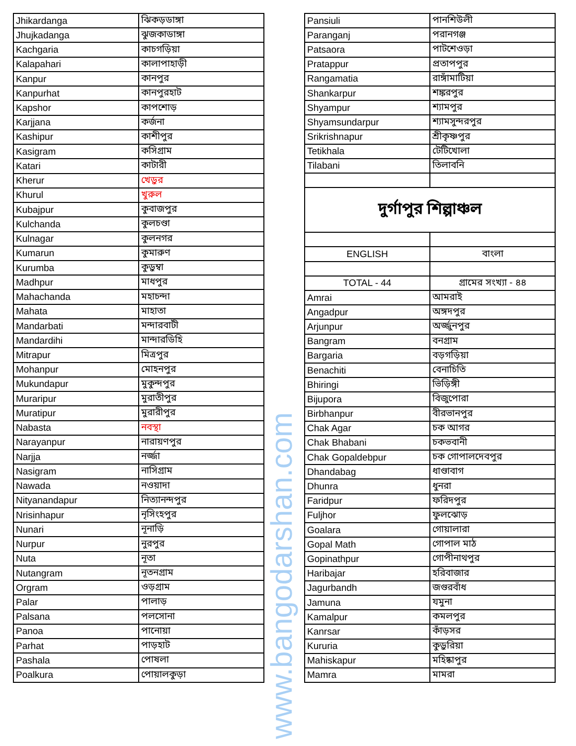| Jhikardanga | ঝিকড়ডাঙ্গা |
| Jhujkadanga | ঝুজকাডাঙ্গা |
| Kachgaria | কাচগড়িয়া |
| Kalapahari | কালাপাহাড়ী |
| Kanpur | কানপুর |
| Kanpurhat | কানপুরহাট |
| Kapshor | কাপশোড় |
| Karjjana | কর্জনা |
| Kashipur | কাশীপুর |
| Kasigram | কসিগ্রাম |
| Katari | কাটারী |
| Kherur | খেড়ুর |
| Khurul | খুরুল |
| Kubajpur | কুবাজপুর |
| Kulchanda | কুলচণ্ডা |
| Kulnagar | কুলনগর |
| Kumarun | কুমারুণ |
| Kurumba | কুড়ুম্বা |
| Madhpur | মাধপুর |
| Mahachanda | মহাচন্দা |
| Mahata | মাহাতা |
| Mandarbati | মন্দারবাটী |
| Mandardihi | মান্দারডিহি |
| Mitrapur | মিত্রপুর |
| Mohanpur | মোহনপুর |
| Mukundapur | মুকুন্দপুর |
| Muraripur | মুরাতীপুর |
| Muratipur | মুরারীপুর |
| Nabasta | নবস্থা |
| Narayanpur | নারায়ণপুর |
| Narjja | নর্জ্জা |
| Nasigram | নাসিগ্রাম |
| Nawada | নওয়াদা |
| Nityanandapur | নিত্যানন্দপুর |
| Nrisinhapur | নৃসিংহপুর |
| Nunari | নূনাড়ি |
| Nurpur | নুরপুর |
| Nuta | নূতা |
| Nutangram | নূতনগ্রাম |
| Orgram | ওড়গ্রাম |
| Palar | পালাড় |
| Palsana | পলসোনা |
| Panoa | পানোয়া |
| Parhat | পাড়হাট |
| Pashala | পোষলা |
| Poalkura | পোয়ালকুড়া |
www.bangodarshan.com
| Pansiuli | পানশিউলী |
| Paranganj | পরানগঞ্জ |
| Patsaora | পাটশেওড়া |
| Pratappur | প্রতাপপুর |
| Rangamatia | রাঙ্গাঁমাটিয়া |
| Shankarpur | শঙ্করপুর |
| Shyampur | শ্যামপুর |
| Shyamsundarpur | শ্যামসুন্দরপুর |
| Srikrishnapur | শ্রীকৃষ্ণপুর |
| Tetikhala | টেটিখোলা |
| Tilabani | তিলাবনি |
| দুর্গাপুর শিল্পাঞ্চল | |
| ENGLISH | বাংলা |
| TOTAL - 44 | গ্রামের সংখ্যা - ৪৪ |
| Amrai | আমরাই |
| Angadpur | অঙ্গদপুর |
| Arjunpur | অর্জ্জুনপুর |
| Bangram | বনগ্রাম |
| Bargaria | বড়গড়িয়া |
| Benachiti | বেনাচিতি |
| Bhiringi | ভিড়িঙ্গী |
| Bijupora | বিজুপোরা |
| Birbhanpur | বীরভানপুর |
| Chak Agar | চক আগর |
| Chak Bhabani | চকভবানী |
| Chak Gopaldebpur | চক গোপালদেবপুর |
| Dhandabag | ধাণ্ডাবাগ |
| Dhunra | ধুনরা |
| Faridpur | ফরিদপুর |
| Fuljhor | ফুলঝোড় |
| Goalara | গোয়ালারা |
| Gopal Math | গোপাল মাঠ |
| Gopinathpur | গোপীনাথপুর |
| Haribajar | হরিবাজার |
| Jagurbandh | জগুরবাঁধ |
| Jamuna | যমুনা |
| Kamalpur | কমলপুর |
| Kanrsar | কাঁড়সর |
| Kururia | কুড়ুরিয়া |
| Mahiskapur | মহিষ্কাপুর |
| Mamra | মামরা |